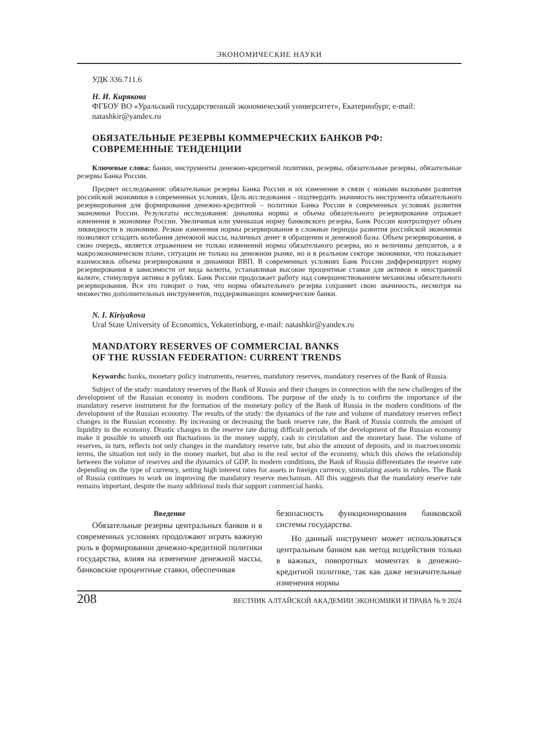ЭКОНОМИЧЕСКИЕ НАУКИ
УДК 336.711.6
Н. И. Кирякова
ФГБОУ ВО «Уральский государственный экономический университет», Екатеринбург, e-mail: natashkir@yandex.ru
ОБЯЗАТЕЛЬНЫЕ РЕЗЕРВЫ КОММЕРЧЕСКИХ БАНКОВ РФ: СОВРЕМЕННЫЕ ТЕНДЕНЦИИ
Ключевые слова: банки, инструменты денежно-кредитной политики, резервы, обязательные резервы, обязательные резервы Банка России.
Предмет исследования: обязательные резервы Банка России и их изменение в связи с новыми вызовами развития российской экономики в современных условиях. Цель исследования – подтвердить значимость инструмента обязательного резервирования для формирования денежно-кредитной – политики Банка России в современных условиях развития экономики России. Результаты исследования: динамика нормы и объема обязательного резервирования отражает изменения в экономике России. Увеличивая или уменьшая норму банковского резерва, Банк России контролирует объем ликвидности в экономике. Резкие изменения нормы резервирования в сложные периоды развития российской экономики позволяют сгладить колебания денежной массы, наличных денег в обращении и денежной базы. Объем резервирования, в свою очередь, является отражением не только изменений нормы обязательного резерва, но и величины депозитов, а в макроэкономическом плане, ситуации не только на денежном рынке, но и в реальном секторе экономики, что показывает взаимосвязь объема резервирования и динамики ВВП. В современных условиях Банк России дифференцирует норму резервирования в зависимости от вида валюты, устанавливая высокие процентные ставки для активов в иностранной валюте, стимулируя активы в рублях. Банк России продолжает работу над совершенствованием механизма обязательного резервирования. Все это говорит о том, что норма обязательного резерва сохраняет свою значимость, несмотря на множество дополнительных инструментов, поддерживающих коммерческие банки.
N. I. Kiriyakova
Ural State University of Economics, Yekaterinburg, e-mail: natashkir@yandex.ru
MANDATORY RESERVES OF COMMERCIAL BANKS
OF THE RUSSIAN FEDERATION: CURRENT TRENDS
Keywords: banks, monetary policy instruments, reserves, mandatory reserves, mandatory reserves of the Bank of Russia.
Subject of the study: mandatory reserves of the Bank of Russia and their changes in connection with the new challenges of the development of the Russian economy in modern conditions. The purpose of the study is to confirm the importance of the mandatory reserve instrument for the formation of the monetary policy of the Bank of Russia in the modern conditions of the development of the Russian economy. The results of the study: the dynamics of the rate and volume of mandatory reserves reflect changes in the Russian economy. By increasing or decreasing the bank reserve rate, the Bank of Russia controls the amount of liquidity in the economy. Drastic changes in the reserve rate during difficult periods of the development of the Russian economy make it possible to smooth out fluctuations in the money supply, cash in circulation and the monetary base. The volume of reserves, in turn, reflects not only changes in the mandatory reserve rate, but also the amount of deposits, and in macroeconomic terms, the situation not only in the money market, but also in the real sector of the economy, which this shows the relationship between the volume of reserves and the dynamics of GDP. In modern conditions, the Bank of Russia differentiates the reserve rate depending on the type of currency, setting high interest rates for assets in foreign currency, stimulating assets in rubles. The Bank of Russia continues to work on improving the mandatory reserve mechanism. All this suggests that the mandatory reserve rate remains important, despite the many additional tools that support commercial banks.
Введение
Обязательные резервы центральных банков и в современных условиях продолжают играть важную роль в формировании денежно-кредитной политики государства, влияя на изменение денежной массы, банковские процентные ставки, обеспечивая
безопасность функционирования банковской системы государства.
Но данный инструмент может использоваться центральным банком как метод воздействия только в важных, поворотных моментах в денежно-кредитной политике, так как даже незначительные изменения нормы
208 ВЕСТНИК АЛТАЙСКОЙ АКАДЕМИИ ЭКОНОМИКИ И ПРАВА № 9 2024